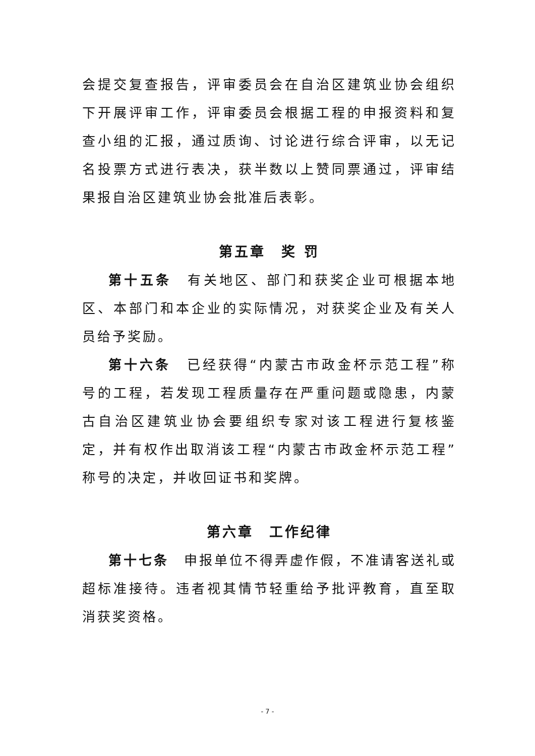会提交复查报告，评审委员会在自治区建筑业协会组织下开展评审工作，评审委员会根据工程的申报资料和复查小组的汇报，通过质询、讨论进行综合评审，以无记名投票方式进行表决，获半数以上赞同票通过，评审结果报自治区建筑业协会批准后表彰。
第五章　奖 罚
第十五条　有关地区、部门和获奖企业可根据本地区、本部门和本企业的实际情况，对获奖企业及有关人员给予奖励。
第十六条　已经获得“内蒙古市政金杯示范工程”称号的工程，若发现工程质量存在严重问题或隐患，内蒙古自治区建筑业协会要组织专家对该工程进行复核鉴定，并有权作出取消该工程“内蒙古市政金杯示范工程”称号的决定，并收回证书和奖牌。
第六章　工作纪律
第十七条　申报单位不得弄虚作假，不准请客送礼或超标准接待。违者视其情节轻重给予批评教育，直至取消获奖资格。
- 7 -